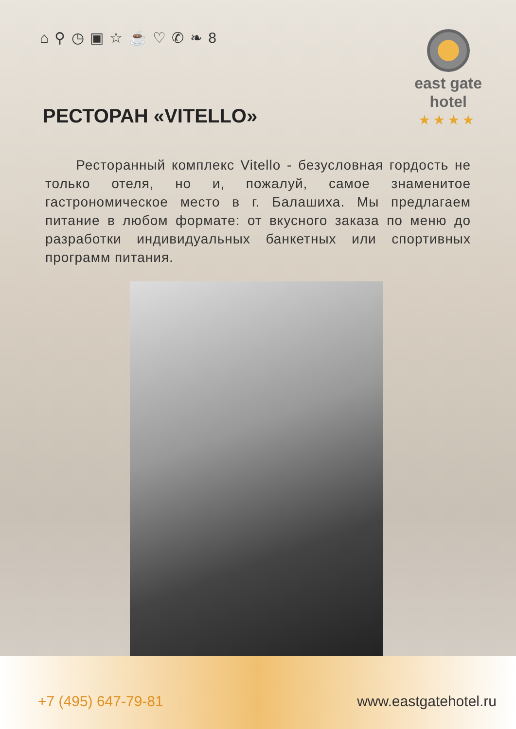⌂ ⚲ ◷ ▣ ☆ ☕ ♡ ✆ ❧ 8
east gate
hotel
★★★★
РЕСТОРАН «VITELLO»
Ресторанный комплекс Vitello - безусловная гордость не только отеля, но и, пожалуй, самое знаменитое гастрономическое место в г. Балашиха. Мы предлагаем питание в любом формате: от вкусного заказа по меню до разработки индивидуальных банкетных или спортивных программ питания.
+7 (495) 647-79-81 www.eastgatehotel.ru